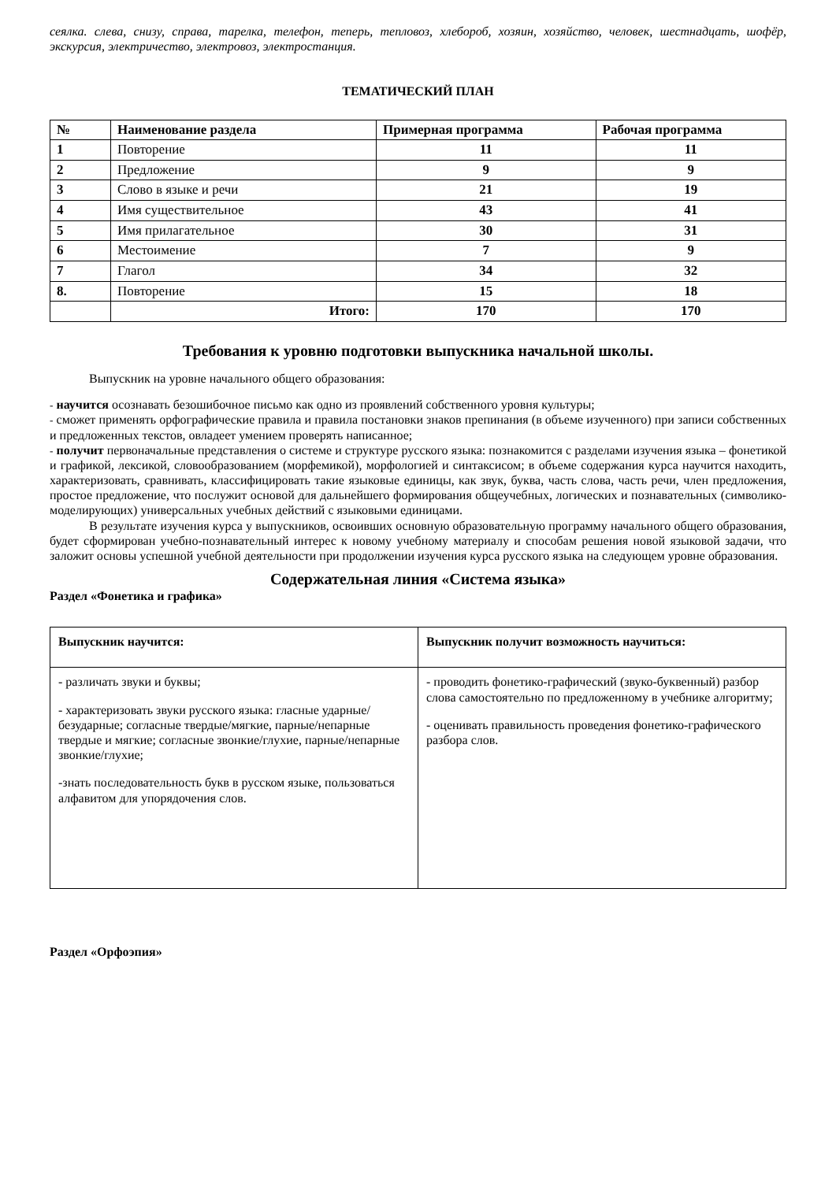сеялка. слева, снизу, справа, тарелка, телефон, теперь, тепловоз, хлебороб, хозяин, хозяйство, человек, шестнадцать, шофёр, экскурсия, электричество, электровоз, электростанция.
ТЕМАТИЧЕСКИЙ ПЛАН
| № | Наименование раздела | Примерная программа | Рабочая программа |
| --- | --- | --- | --- |
| 1 | Повторение | 11 | 11 |
| 2 | Предложение | 9 | 9 |
| 3 | Слово в языке и речи | 21 | 19 |
| 4 | Имя существительное | 43 | 41 |
| 5 | Имя прилагательное | 30 | 31 |
| 6 | Местоимение | 7 | 9 |
| 7 | Глагол | 34 | 32 |
| 8. | Повторение | 15 | 18 |
| | Итого: | 170 | 170 |
Требования к уровню подготовки выпускника начальной школы.
Выпускник на уровне начального общего образования:
- научится осознавать безошибочное письмо как одно из проявлений собственного уровня культуры;
- сможет применять орфографические правила и правила постановки знаков препинания (в объеме изученного) при записи собственных и предложенных текстов, овладеет умением проверять написанное;
- получит первоначальные представления о системе и структуре русского языка: познакомится с разделами изучения языка – фонетикой и графикой, лексикой, словообразованием (морфемикой), морфологией и синтаксисом; в объеме содержания курса научится находить, характеризовать, сравнивать, классифицировать такие языковые единицы, как звук, буква, часть слова, часть речи, член предложения, простое предложение, что послужит основой для дальнейшего формирования общеучебных, логических и познавательных (символико-моделирующих) универсальных учебных действий с языковыми единицами.
В результате изучения курса у выпускников, освоивших основную образовательную программу начального общего образования, будет сформирован учебно-познавательный интерес к новому учебному материалу и способам решения новой языковой задачи, что заложит основы успешной учебной деятельности при продолжении изучения курса русского языка на следующем уровне образования.
Содержательная линия «Система языка»
Раздел «Фонетика и графика»
| Выпускник научится: | Выпускник получит возможность научиться: |
| - различать звуки и буквы; - характеризовать звуки русского языка: гласные ударные/безударные; согласные твердые/мягкие, парные/непарные твердые и мягкие; согласные звонкие/глухие, парные/непарные звонкие/глухие; -знать последовательность букв в русском языке, пользоваться алфавитом для упорядочения слов. | - проводить фонетико-графический (звуко-буквенный) разбор слова самостоятельно по предложенному в учебнике алгоритму; - оценивать правильность проведения фонетико-графического разбора слов. |
Раздел «Орфоэпия»